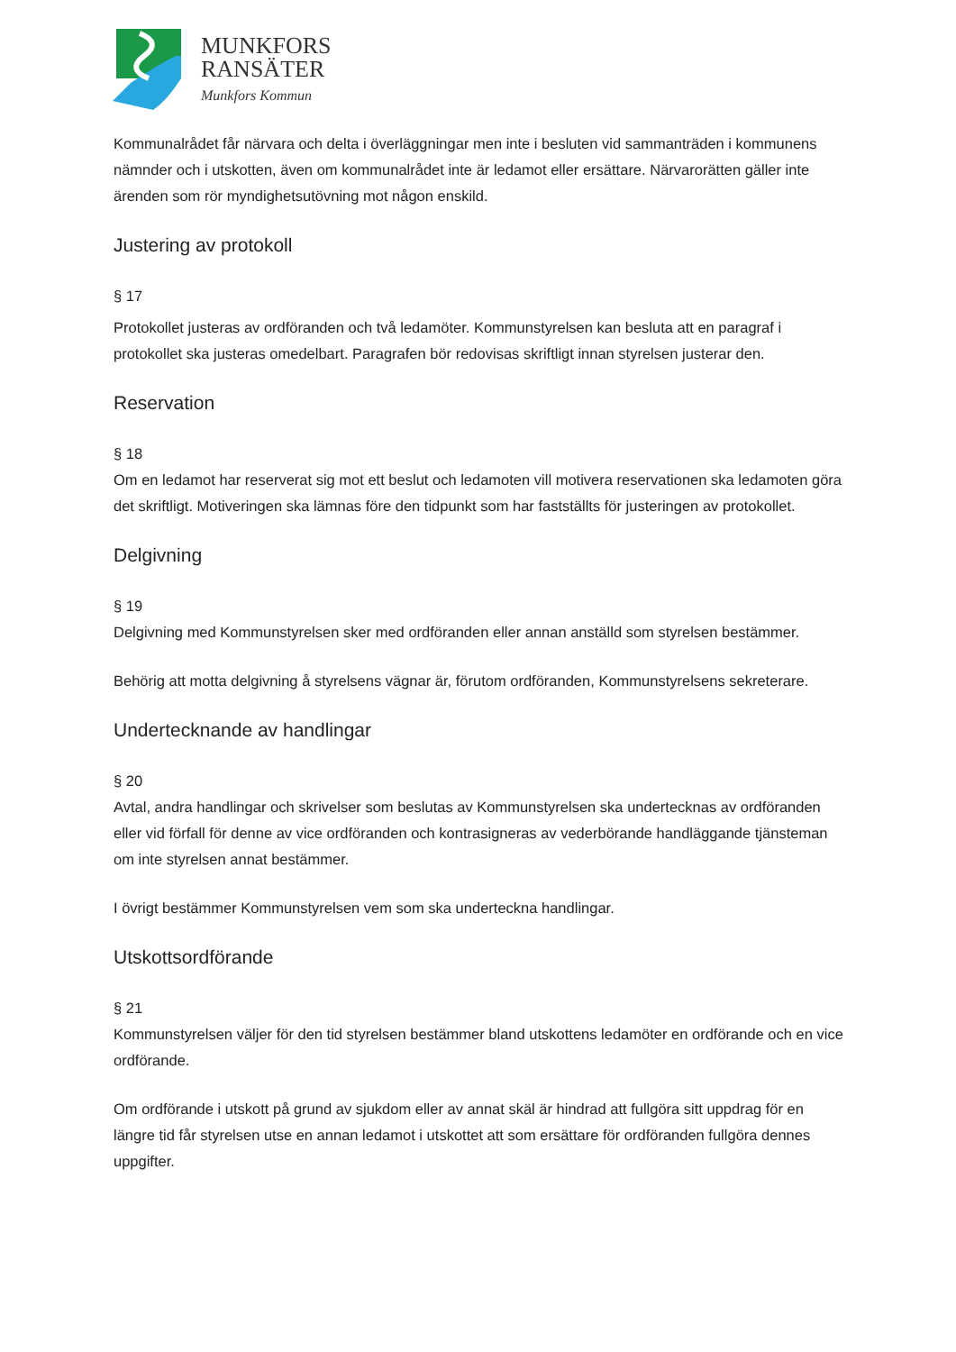MUNKFORS
RANSÄTER
Munkfors Kommun
Kommunalrådet får närvara och delta i överläggningar men inte i besluten vid sammanträden i kommunens nämnder och i utskotten, även om kommunalrådet inte är ledamot eller ersättare. Närvarorätten gäller inte ärenden som rör myndighetsutövning mot någon enskild.
Justering av protokoll
§ 17
Protokollet justeras av ordföranden och två ledamöter. Kommunstyrelsen kan besluta att en paragraf i protokollet ska justeras omedelbart. Paragrafen bör redovisas skriftligt innan styrelsen justerar den.
Reservation
§ 18
Om en ledamot har reserverat sig mot ett beslut och ledamoten vill motivera reservationen ska ledamoten göra det skriftligt. Motiveringen ska lämnas före den tidpunkt som har fastställts för justeringen av protokollet.
Delgivning
§ 19
Delgivning med Kommunstyrelsen sker med ordföranden eller annan anställd som styrelsen bestämmer.
Behörig att motta delgivning å styrelsens vägnar är, förutom ordföranden, Kommunstyrelsens sekreterare.
Undertecknande av handlingar
§ 20
Avtal, andra handlingar och skrivelser som beslutas av Kommunstyrelsen ska undertecknas av ordföranden eller vid förfall för denne av vice ordföranden och kontrasigneras av vederbörande handläggande tjänsteman om inte styrelsen annat bestämmer.
I övrigt bestämmer Kommunstyrelsen vem som ska underteckna handlingar.
Utskottsordförande
§ 21
Kommunstyrelsen väljer för den tid styrelsen bestämmer bland utskottens ledamöter en ordförande och en vice ordförande.
Om ordförande i utskott på grund av sjukdom eller av annat skäl är hindrad att fullgöra sitt uppdrag för en längre tid får styrelsen utse en annan ledamot i utskottet att som ersättare för ordföranden fullgöra dennes uppgifter.